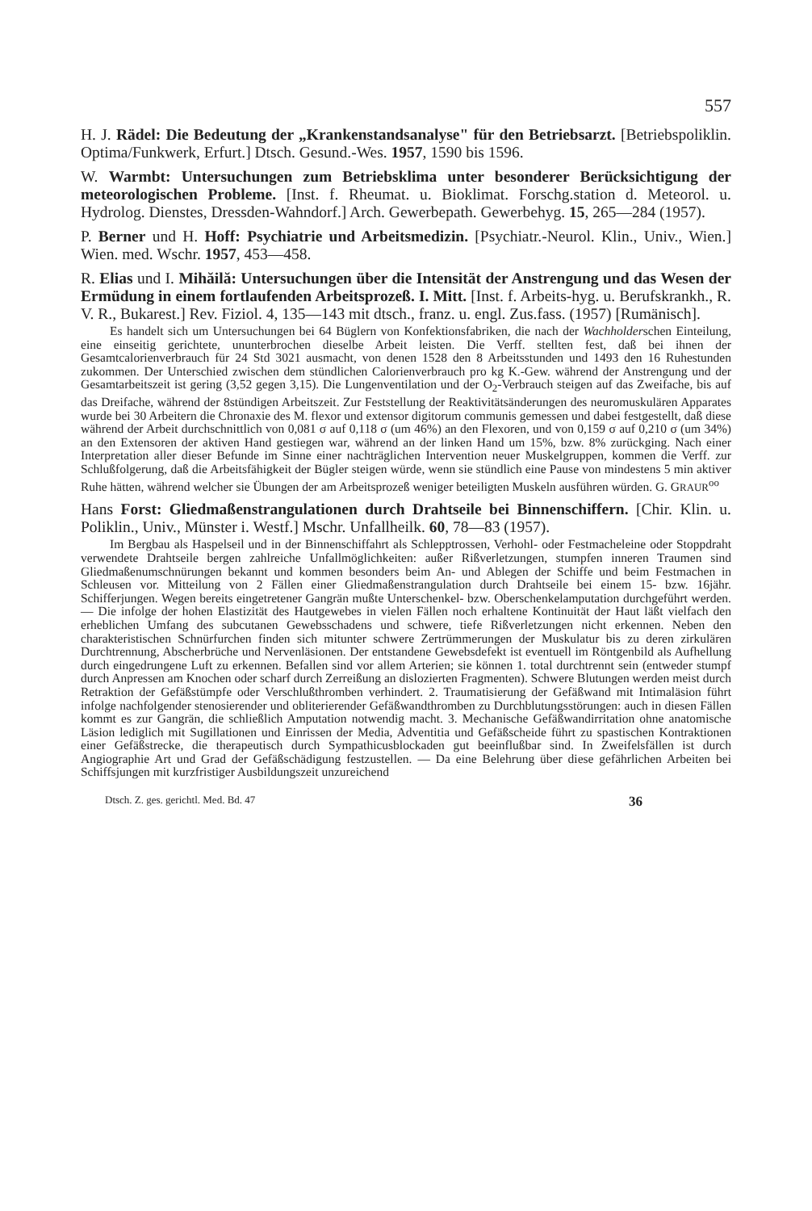557
H. J. Rädel: Die Bedeutung der „Krankenstandsanalyse" für den Betriebsarzt. [Betriebspoliklin. Optima/Funkwerk, Erfurt.] Dtsch. Gesund.-Wes. 1957, 1590 bis 1596.
W. Warmbt: Untersuchungen zum Betriebsklima unter besonderer Berücksichtigung der meteorologischen Probleme. [Inst. f. Rheumat. u. Bioklimat. Forschg.station d. Meteorol. u. Hydrolog. Dienstes, Dressden-Wahndorf.] Arch. Gewerbepath. Gewerbehyg. 15, 265—284 (1957).
P. Berner und H. Hoff: Psychiatrie und Arbeitsmedizin. [Psychiatr.-Neurol. Klin., Univ., Wien.] Wien. med. Wschr. 1957, 453—458.
R. Elias und I. Mihăilă: Untersuchungen über die Intensität der Anstrengung und das Wesen der Ermüdung in einem fortlaufenden Arbeitsprozeß. I. Mitt. [Inst. f. Arbeits-hyg. u. Berufskrankh., R. V. R., Bukarest.] Rev. Fiziol. 4, 135—143 mit dtsch., franz. u. engl. Zus.fass. (1957) [Rumänisch].
Es handelt sich um Untersuchungen bei 64 Büglern von Konfektionsfabriken, die nach der Wachholderschen Einteilung, eine einseitig gerichtete, ununterbrochen dieselbe Arbeit leisten. Die Verff. stellten fest, daß bei ihnen der Gesamtcalorienverbrauch für 24 Std 3021 ausmacht, von denen 1528 den 8 Arbeitsstunden und 1493 den 16 Ruhestunden zukommen. Der Unterschied zwischen dem stündlichen Calorienverbrauch pro kg K.-Gew. während der Anstrengung und der Gesamtarbeitszeit ist gering (3,52 gegen 3,15). Die Lungenventilation und der O<sub>2</sub>-Verbrauch steigen auf das Zweifache, bis auf das Dreifache, während der 8stündigen Arbeitszeit. Zur Feststellung der Reaktivitätsänderungen des neuromuskulären Apparates wurde bei 30 Arbeitern die Chronaxie des M. flexor und extensor digitorum communis gemessen und dabei festgestellt, daß diese während der Arbeit durchschnittlich von 0,081 σ auf 0,118 σ (um 46%) an den Flexoren, und von 0,159 σ auf 0,210 σ (um 34%) an den Extensoren der aktiven Hand gestiegen war, während an der linken Hand um 15%, bzw. 8% zurückging. Nach einer Interpretation aller dieser Befunde im Sinne einer nachträglichen Intervention neuer Muskelgruppen, kommen die Verff. zur Schlußfolgerung, daß die Arbeitsfähigkeit der Bügler steigen würde, wenn sie stündlich eine Pause von mindestens 5 min aktiver Ruhe hätten, während welcher sie Übungen der am Arbeitsprozeß weniger beteiligten Muskeln ausführen würden. G. GRAUR<sup>oo</sup>
Hans Forst: Gliedmaßenstrangulationen durch Drahtseile bei Binnenschiffern. [Chir. Klin. u. Poliklin., Univ., Münster i. Westf.] Mschr. Unfallheilk. 60, 78—83 (1957).
Im Bergbau als Haspelseil und in der Binnenschiffahrt als Schlepptrossen, Verhohl- oder Festmacheleine oder Stoppdraht verwendete Drahtseile bergen zahlreiche Unfallmöglichkeiten: außer Rißverletzungen, stumpfen inneren Traumen sind Gliedmaßenumschnürungen bekannt und kommen besonders beim An- und Ablegen der Schiffe und beim Festmachen in Schleusen vor. Mitteilung von 2 Fällen einer Gliedmaßenstrangulation durch Drahtseile bei einem 15- bzw. 16jähr. Schifferjungen. Wegen bereits eingetretener Gangrän mußte Unterschenkel- bzw. Oberschenkelamputation durchgeführt werden. — Die infolge der hohen Elastizität des Hautgewebes in vielen Fällen noch erhaltene Kontinuität der Haut läßt vielfach den erheblichen Umfang des subcutanen Gewebsschadens und schwere, tiefe Rißverletzungen nicht erkennen. Neben den charakteristischen Schnürfurchen finden sich mitunter schwere Zertrümmerungen der Muskulatur bis zu deren zirkulären Durchtrennung, Abscherbrüche und Nervenläsionen. Der entstandene Gewebsdefekt ist eventuell im Röntgenbild als Aufhellung durch eingedrungene Luft zu erkennen. Befallen sind vor allem Arterien; sie können 1. total durchtrennt sein (entweder stumpf durch Anpressen am Knochen oder scharf durch Zerreißung an dislozierten Fragmenten). Schwere Blutungen werden meist durch Retraktion der Gefäßstümpfe oder Verschlußthromben verhindert. 2. Traumatisierung der Gefäßwand mit Intimaläsion führt infolge nachfolgender stenosierender und obliterierender Gefäßwandthromben zu Durchblutungsstörungen: auch in diesen Fällen kommt es zur Gangrän, die schließlich Amputation notwendig macht. 3. Mechanische Gefäßwandirritation ohne anatomische Läsion lediglich mit Sugillationen und Einrissen der Media, Adventitia und Gefäßscheide führt zu spastischen Kontraktionen einer Gefäßstrecke, die therapeutisch durch Sympathicusblockaden gut beeinflußbar sind. In Zweifelsfällen ist durch Angiographie Art und Grad der Gefäßschädigung festzustellen. — Da eine Belehrung über diese gefährlichen Arbeiten bei Schiffsjungen mit kurzfristiger Ausbildungszeit unzureichend
Dtsch. Z. ges. gerichtl. Med. Bd. 47 36